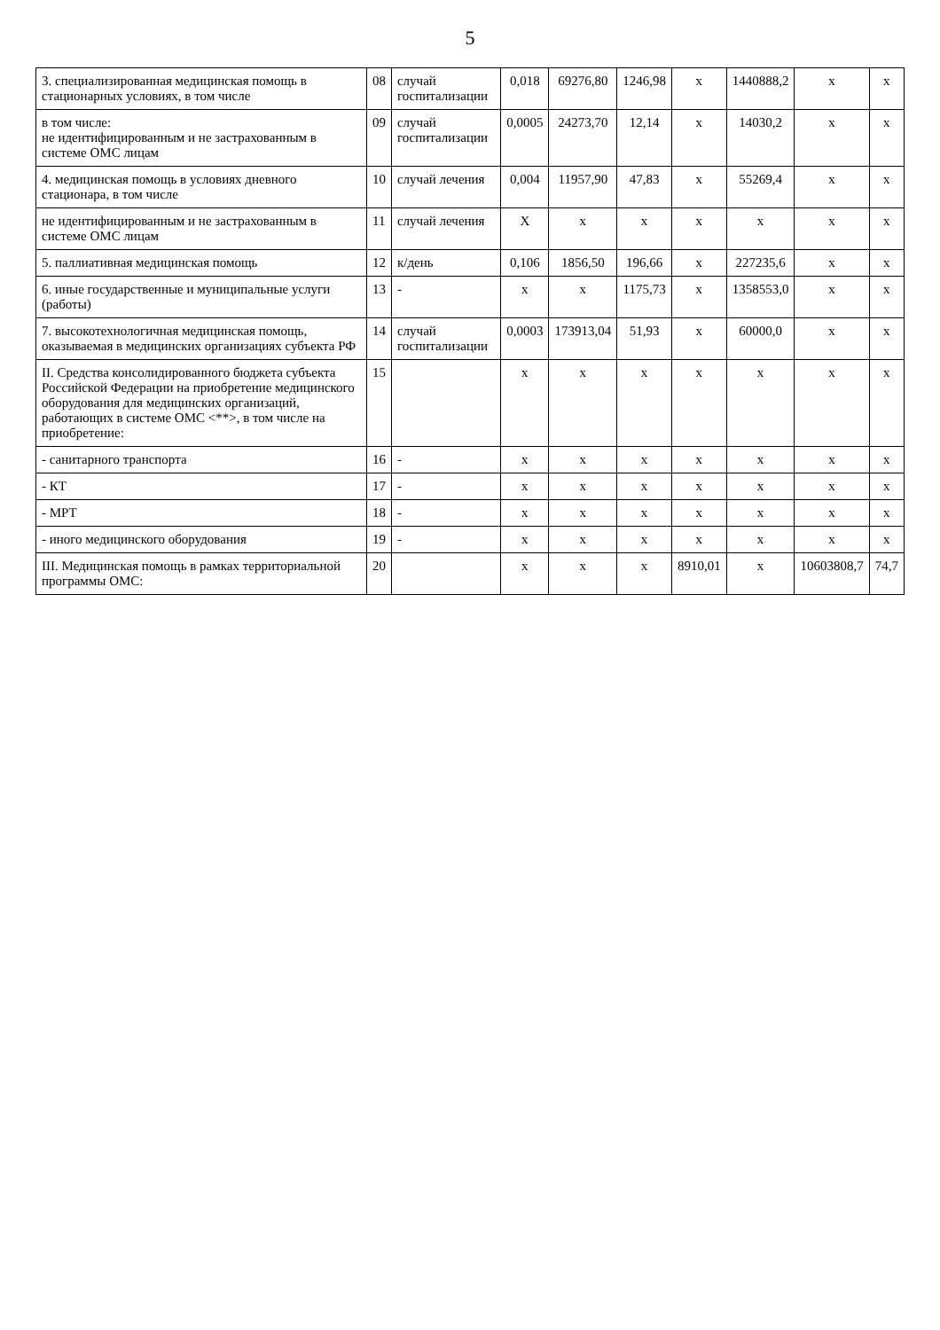5
| 3. специализированная медицинская помощь в стационарных условиях, в том числе | 08 | случай госпитализации | 0,018 | 69276,80 | 1246,98 | х | 1440888,2 | х | х |
| в том числе: не идентифицированным и не застрахованным в системе ОМС лицам | 09 | случай госпитализации | 0,0005 | 24273,70 | 12,14 | х | 14030,2 | х | х |
| 4. медицинская помощь в условиях дневного стационара, в том числе | 10 | случай лечения | 0,004 | 11957,90 | 47,83 | х | 55269,4 | х | х |
| не идентифицированным и не застрахованным в системе ОМС лицам | 11 | случай лечения | Х | х | х | х | х | х | х |
| 5. паллиативная медицинская помощь | 12 | к/день | 0,106 | 1856,50 | 196,66 | х | 227235,6 | х | х |
| 6. иные государственные и муниципальные услуги (работы) | 13 | - | х | х | 1175,73 | х | 1358553,0 | х | х |
| 7. высокотехнологичная медицинская помощь, оказываемая в медицинских организациях субъекта РФ | 14 | случай госпитализации | 0,0003 | 173913,04 | 51,93 | х | 60000,0 | х | х |
| II. Средства консолидированного бюджета субъекта Российской Федерации на приобретение медицинского оборудования для медицинских организаций, работающих в системе ОМС <**>, в том числе на приобретение: | 15 | | х | х | х | х | х | х | х |
| - санитарного транспорта | 16 | - | х | х | х | х | х | х | х |
| - КТ | 17 | - | х | х | х | х | х | х | х |
| - МРТ | 18 | - | х | х | х | х | х | х | х |
| - иного медицинского оборудования | 19 | - | х | х | х | х | х | х | х |
| III. Медицинская помощь в рамках территориальной программы ОМС: | 20 | | х | х | х | 8910,01 | х | 10603808,7 | 74,7 |